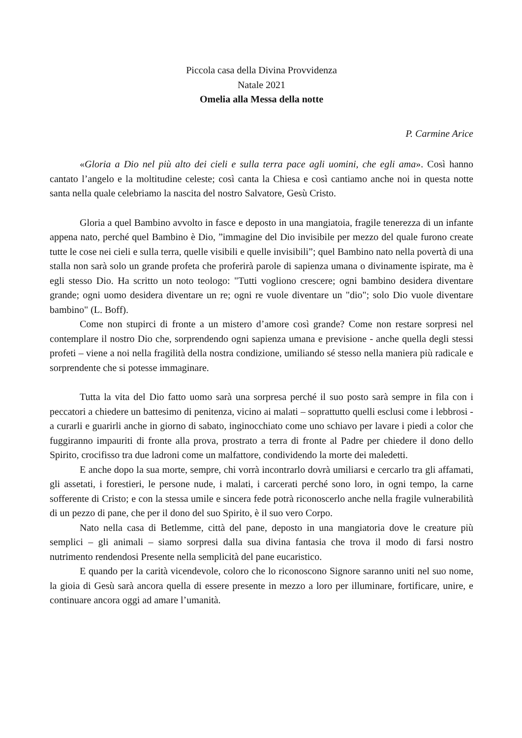Piccola casa della Divina Provvidenza
Natale 2021
Omelia alla Messa della notte
P. Carmine Arice
«Gloria a Dio nel più alto dei cieli e sulla terra pace agli uomini, che egli ama». Così hanno cantato l’angelo e la moltitudine celeste; così canta la Chiesa e così cantiamo anche noi in questa notte santa nella quale celebriamo la nascita del nostro Salvatore, Gesù Cristo.
Gloria a quel Bambino avvolto in fasce e deposto in una mangiatoia, fragile tenerezza di un infante appena nato, perché quel Bambino è Dio, ”immagine del Dio invisibile per mezzo del quale furono create tutte le cose nei cieli e sulla terra, quelle visibili e quelle invisibili”; quel Bambino nato nella povertà di una stalla non sarà solo un grande profeta che proferirà parole di sapienza umana o divinamente ispirate, ma è egli stesso Dio. Ha scritto un noto teologo: "Tutti vogliono crescere; ogni bambino desidera diventare grande; ogni uomo desidera diventare un re; ogni re vuole diventare un "dio"; solo Dio vuole diventare bambino" (L. Boff).
Come non stupirci di fronte a un mistero d’amore così grande? Come non restare sorpresi nel contemplare il nostro Dio che, sorprendendo ogni sapienza umana e previsione - anche quella degli stessi profeti – viene a noi nella fragilità della nostra condizione, umiliando sé stesso nella maniera più radicale e sorprendente che si potesse immaginare.
Tutta la vita del Dio fatto uomo sarà una sorpresa perché il suo posto sarà sempre in fila con i peccatori a chiedere un battesimo di penitenza, vicino ai malati – soprattutto quelli esclusi come i lebbrosi - a curarli e guarirli anche in giorno di sabato, inginocchiato come uno schiavo per lavare i piedi a color che fuggiranno impauriti di fronte alla prova, prostrato a terra di fronte al Padre per chiedere il dono dello Spirito, crocifisso tra due ladroni come un malfattore, condividendo la morte dei maledetti.
E anche dopo la sua morte, sempre, chi vorrà incontrarlo dovrà umiliarsi e cercarlo tra gli affamati, gli assetati, i forestieri, le persone nude, i malati, i carcerati perché sono loro, in ogni tempo, la carne sofferente di Cristo; e con la stessa umile e sincera fede potrà riconoscerlo anche nella fragile vulnerabilità di un pezzo di pane, che per il dono del suo Spirito, è il suo vero Corpo.
Nato nella casa di Betlemme, città del pane, deposto in una mangiatoria dove le creature più semplici – gli animali – siamo sorpresi dalla sua divina fantasia che trova il modo di farsi nostro nutrimento rendendosi Presente nella semplicità del pane eucaristico.
E quando per la carità vicendevole, coloro che lo riconoscono Signore saranno uniti nel suo nome, la gioia di Gesù sarà ancora quella di essere presente in mezzo a loro per illuminare, fortificare, unire, e continuare ancora oggi ad amare l’umanità.